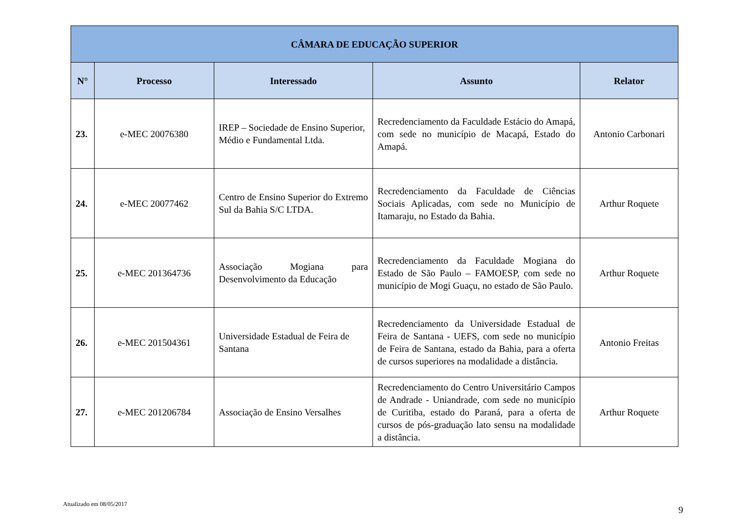| CÂMARA DE EDUCAÇÃO SUPERIOR | | | | |
| --- | --- | --- | --- | --- |
| N° | Processo | Interessado | Assunto | Relator |
| 23. | e-MEC 20076380 | IREP – Sociedade de Ensino Superior, Médio e Fundamental Ltda. | Recredenciamento da Faculdade Estácio do Amapá, com sede no município de Macapá, Estado do Amapá. | Antonio Carbonari |
| 24. | e-MEC 20077462 | Centro de Ensino Superior do Extremo Sul da Bahia S/C LTDA. | Recredenciamento da Faculdade de Ciências Sociais Aplicadas, com sede no Município de Itamaraju, no Estado da Bahia. | Arthur Roquete |
| 25. | e-MEC 201364736 | Associação Mogiana para Desenvolvimento da Educação | Recredenciamento da Faculdade Mogiana do Estado de São Paulo – FAMOESP, com sede no município de Mogi Guaçu, no estado de São Paulo. | Arthur Roquete |
| 26. | e-MEC 201504361 | Universidade Estadual de Feira de Santana | Recredenciamento da Universidade Estadual de Feira de Santana - UEFS, com sede no município de Feira de Santana, estado da Bahia, para a oferta de cursos superiores na modalidade a distância. | Antonio Freitas |
| 27. | e-MEC 201206784 | Associação de Ensino Versalhes | Recredenciamento do Centro Universitário Campos de Andrade - Uniandrade, com sede no município de Curitiba, estado do Paraná, para a oferta de cursos de pós-graduação lato sensu na modalidade a distância. | Arthur Roquete |
Atualizado em 08/05/2017
9